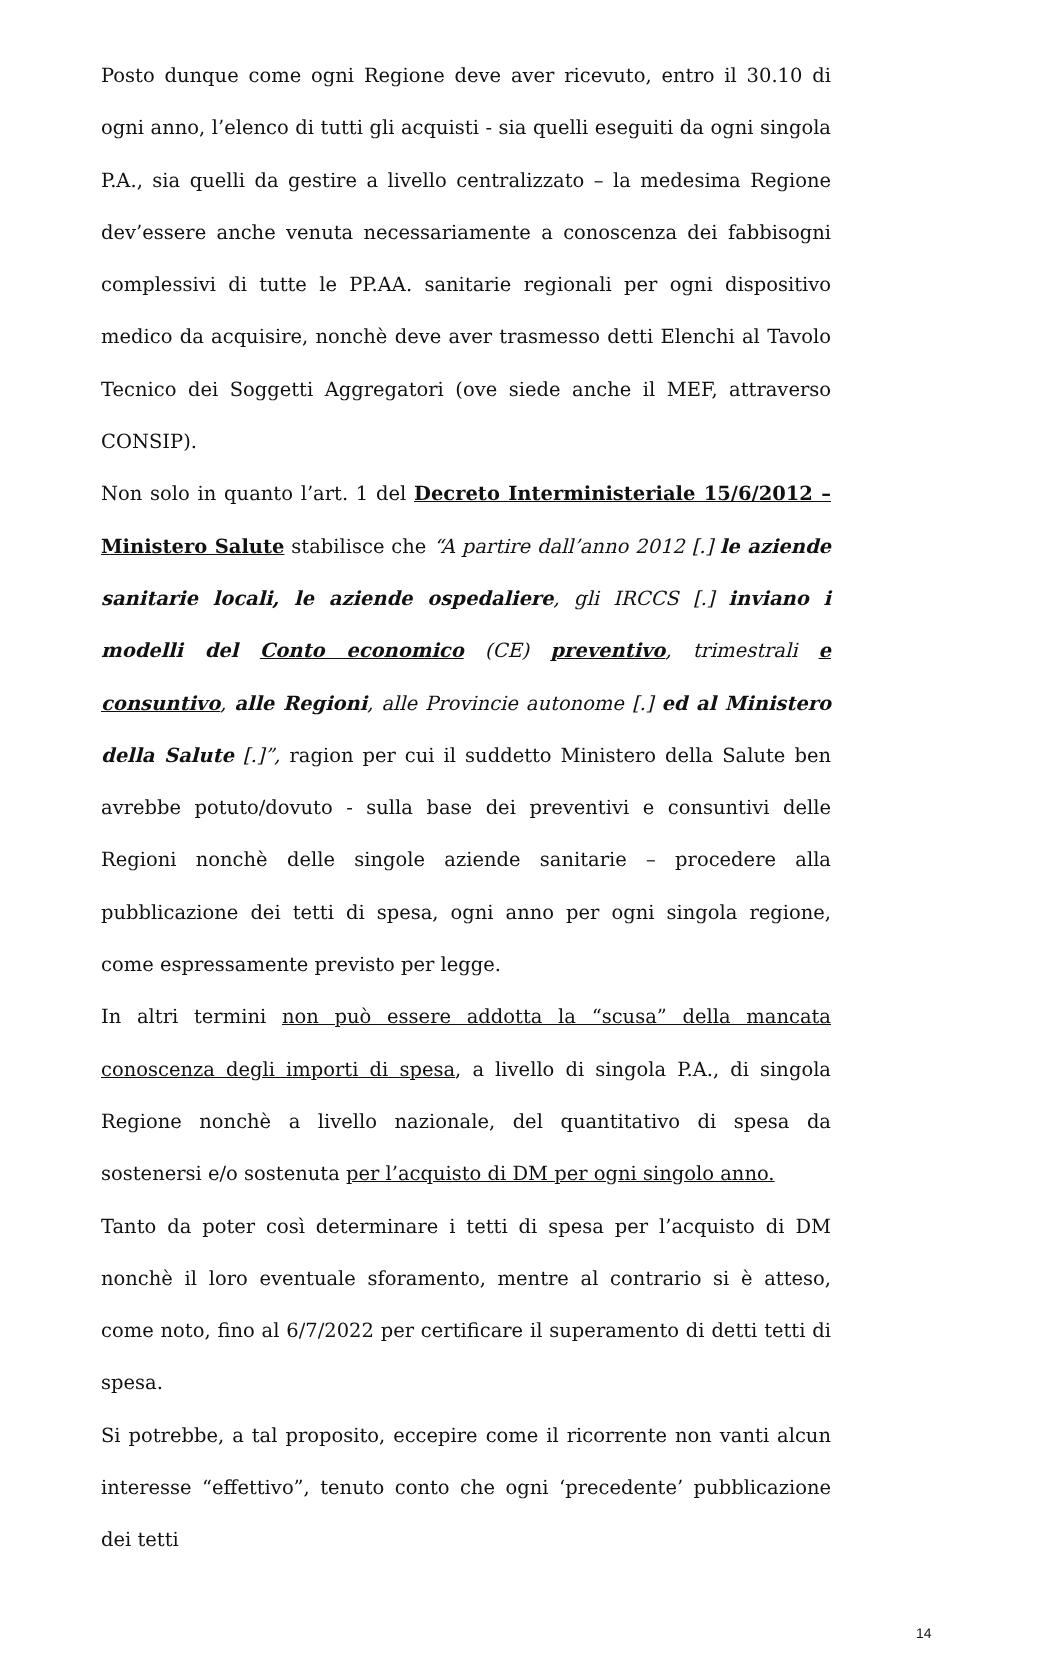Posto dunque come ogni Regione deve aver ricevuto, entro il 30.10 di ogni anno, l’elenco di tutti gli acquisti - sia quelli eseguiti da ogni singola P.A., sia quelli da gestire a livello centralizzato – la medesima Regione dev’essere anche venuta necessariamente a conoscenza dei fabbisogni complessivi di tutte le PP.AA. sanitarie regionali per ogni dispositivo medico da acquisire, nonchè deve aver trasmesso detti Elenchi al Tavolo Tecnico dei Soggetti Aggregatori (ove siede anche il MEF, attraverso CONSIP).
Non solo in quanto l’art. 1 del Decreto Interministeriale 15/6/2012 – Ministero Salute stabilisce che “A partire dall’anno 2012 [.] le aziende sanitarie locali, le aziende ospedaliere, gli IRCCS [.] inviano i modelli del Conto economico (CE) preventivo, trimestrali e consuntivo, alle Regioni, alle Provincie autonome [.] ed al Ministero della Salute [.]”, ragion per cui il suddetto Ministero della Salute ben avrebbe potuto/dovuto - sulla base dei preventivi e consuntivi delle Regioni nonchè delle singole aziende sanitarie – procedere alla pubblicazione dei tetti di spesa, ogni anno per ogni singola regione, come espressamente previsto per legge.
In altri termini non può essere addotta la “scusa” della mancata conoscenza degli importi di spesa, a livello di singola P.A., di singola Regione nonchè a livello nazionale, del quantitativo di spesa da sostenersi e/o sostenuta per l’acquisto di DM per ogni singolo anno.
Tanto da poter così determinare i tetti di spesa per l’acquisto di DM nonchè il loro eventuale sforamento, mentre al contrario si è atteso, come noto, fino al 6/7/2022 per certificare il superamento di detti tetti di spesa.
Si potrebbe, a tal proposito, eccepire come il ricorrente non vanti alcun interesse “effettivo”, tenuto conto che ogni ‘precedente’ pubblicazione dei tetti
14